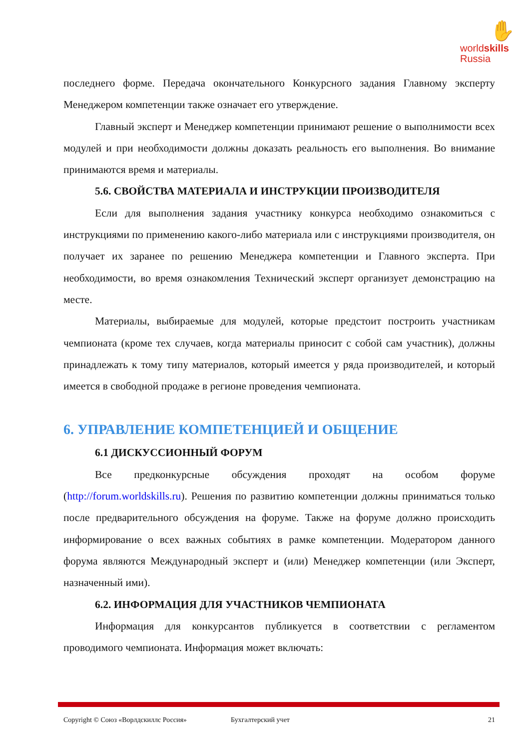✋
worldskills
Russia
последнего форме. Передача окончательного Конкурсного задания Главному эксперту Менеджером компетенции также означает его утверждение.
Главный эксперт и Менеджер компетенции принимают решение о выполнимости всех модулей и при необходимости должны доказать реальность его выполнения. Во внимание принимаются время и материалы.
5.6. СВОЙСТВА МАТЕРИАЛА И ИНСТРУКЦИИ ПРОИЗВОДИТЕЛЯ
Если для выполнения задания участнику конкурса необходимо ознакомиться с инструкциями по применению какого-либо материала или с инструкциями производителя, он получает их заранее по решению Менеджера компетенции и Главного эксперта. При необходимости, во время ознакомления Технический эксперт организует демонстрацию на месте.
Материалы, выбираемые для модулей, которые предстоит построить участникам чемпионата (кроме тех случаев, когда материалы приносит с собой сам участник), должны принадлежать к тому типу материалов, который имеется у ряда производителей, и который имеется в свободной продаже в регионе проведения чемпионата.
6. УПРАВЛЕНИЕ КОМПЕТЕНЦИЕЙ И ОБЩЕНИЕ
6.1 ДИСКУССИОННЫЙ ФОРУМ
Все предконкурсные обсуждения проходят на особом форуме (http://forum.worldskills.ru). Решения по развитию компетенции должны приниматься только после предварительного обсуждения на форуме. Также на форуме должно происходить информирование о всех важных событиях в рамке компетенции. Модератором данного форума являются Международный эксперт и (или) Менеджер компетенции (или Эксперт, назначенный ими).
6.2. ИНФОРМАЦИЯ ДЛЯ УЧАСТНИКОВ ЧЕМПИОНАТА
Информация для конкурсантов публикуется в соответствии с регламентом проводимого чемпионата. Информация может включать:
Copyright © Союз «Ворлдскиллс Россия» Бухгалтерский учет 21